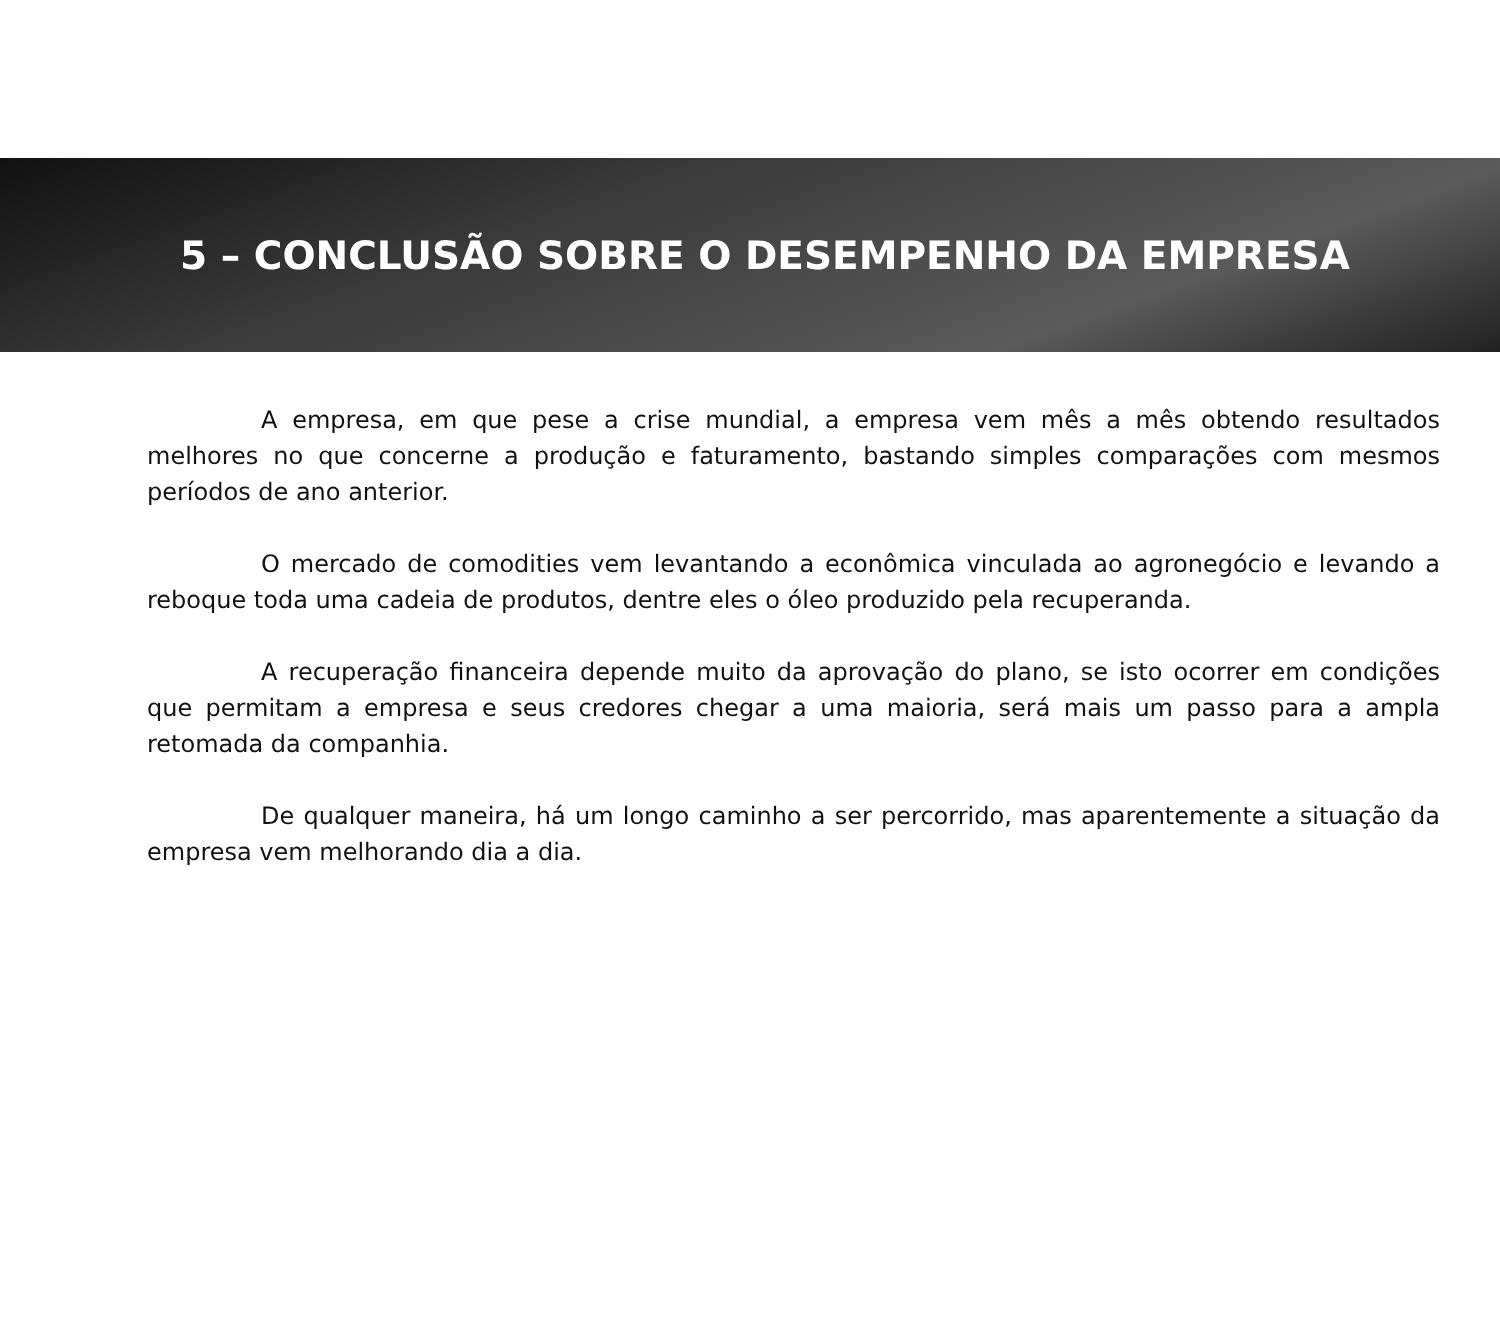5 – CONCLUSÃO SOBRE O DESEMPENHO DA EMPRESA
A empresa, em que pese a crise mundial, a empresa vem mês a mês obtendo resultados melhores no que concerne a produção e faturamento, bastando simples comparações com mesmos períodos de ano anterior.
O mercado de comodities vem levantando a econômica vinculada ao agronegócio e levando a reboque toda uma cadeia de produtos, dentre eles o óleo produzido pela recuperanda.
A recuperação financeira depende muito da aprovação do plano, se isto ocorrer em condições que permitam a empresa e seus credores chegar a uma maioria, será mais um passo para a ampla retomada da companhia.
De qualquer maneira, há um longo caminho a ser percorrido, mas aparentemente a situação da empresa vem melhorando dia a dia.